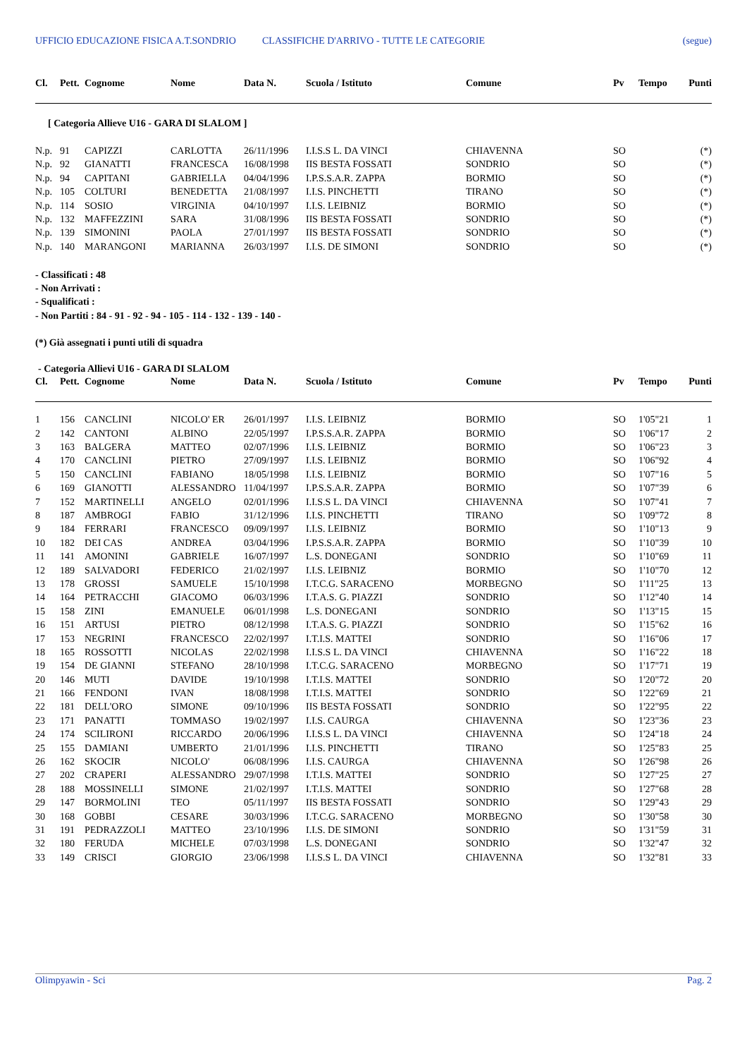UFFICIO EDUCAZIONE FISICA A.T.SONDRIO CLASSIFICHE D'ARRIVO - TUTTE LE CATEGORIE (segue)
| Cl. | Pett. | Cognome | Nome | Data N. | Scuola / Istituto | Comune | Pv | Tempo | Punti |
| --- | --- | --- | --- | --- | --- | --- | --- | --- | --- |
[ Categoria Allieve U16 - GARA DI SLALOM ]
| N.p. | 91 | CAPIZZI | CARLOTTA | 26/11/1996 | I.I.S.S L. DA VINCI | CHIAVENNA | SO | | (*) |
| N.p. | 92 | GIANATTI | FRANCESCA | 16/08/1998 | IIS BESTA FOSSATI | SONDRIO | SO | | (*) |
| N.p. | 94 | CAPITANI | GABRIELLA | 04/04/1996 | I.P.S.S.A.R. ZAPPA | BORMIO | SO | | (*) |
| N.p. | 105 | COLTURI | BENEDETTA | 21/08/1997 | I.I.S. PINCHETTI | TIRANO | SO | | (*) |
| N.p. | 114 | SOSIO | VIRGINIA | 04/10/1997 | I.I.S. LEIBNIZ | BORMIO | SO | | (*) |
| N.p. | 132 | MAFFEZZINI | SARA | 31/08/1996 | IIS BESTA FOSSATI | SONDRIO | SO | | (*) |
| N.p. | 139 | SIMONINI | PAOLA | 27/01/1997 | IIS BESTA FOSSATI | SONDRIO | SO | | (*) |
| N.p. | 140 | MARANGONI | MARIANNA | 26/03/1997 | I.I.S. DE SIMONI | SONDRIO | SO | | (*) |
- Classificati : 48
- Non Arrivati :
- Squalificati :
- Non Partiti : 84 - 91 - 92 - 94 - 105 - 114 - 132 - 139 - 140 -
(*) Già assegnati i punti utili di squadra
- Categoria Allievi U16 - GARA DI SLALOM
| Cl. | Pett. | Cognome | Nome | Data N. | Scuola / Istituto | Comune | Pv | Tempo | Punti |
| --- | --- | --- | --- | --- | --- | --- | --- | --- | --- |
| 1 | 156 | CANCLINI | NICOLO' ER | 26/01/1997 | I.I.S. LEIBNIZ | BORMIO | SO | 1'05"21 | 1 |
| 2 | 142 | CANTONI | ALBINO | 22/05/1997 | I.P.S.S.A.R. ZAPPA | BORMIO | SO | 1'06"17 | 2 |
| 3 | 163 | BALGERA | MATTEO | 02/07/1996 | I.I.S. LEIBNIZ | BORMIO | SO | 1'06"23 | 3 |
| 4 | 170 | CANCLINI | PIETRO | 27/09/1997 | I.I.S. LEIBNIZ | BORMIO | SO | 1'06"92 | 4 |
| 5 | 150 | CANCLINI | FABIANO | 18/05/1998 | I.I.S. LEIBNIZ | BORMIO | SO | 1'07"16 | 5 |
| 6 | 169 | GIANOTTI | ALESSANDRO | 11/04/1997 | I.P.S.S.A.R. ZAPPA | BORMIO | SO | 1'07"39 | 6 |
| 7 | 152 | MARTINELLI | ANGELO | 02/01/1996 | I.I.S.S L. DA VINCI | CHIAVENNA | SO | 1'07"41 | 7 |
| 8 | 187 | AMBROGI | FABIO | 31/12/1996 | I.I.S. PINCHETTI | TIRANO | SO | 1'09"72 | 8 |
| 9 | 184 | FERRARI | FRANCESCO | 09/09/1997 | I.I.S. LEIBNIZ | BORMIO | SO | 1'10"13 | 9 |
| 10 | 182 | DEI CAS | ANDREA | 03/04/1996 | I.P.S.S.A.R. ZAPPA | BORMIO | SO | 1'10"39 | 10 |
| 11 | 141 | AMONINI | GABRIELE | 16/07/1997 | L.S. DONEGANI | SONDRIO | SO | 1'10"69 | 11 |
| 12 | 189 | SALVADORI | FEDERICO | 21/02/1997 | I.I.S. LEIBNIZ | BORMIO | SO | 1'10"70 | 12 |
| 13 | 178 | GROSSI | SAMUELE | 15/10/1998 | I.T.C.G. SARACENO | MORBEGNO | SO | 1'11"25 | 13 |
| 14 | 164 | PETRACCHI | GIACOMO | 06/03/1996 | I.T.A.S. G. PIAZZI | SONDRIO | SO | 1'12"40 | 14 |
| 15 | 158 | ZINI | EMANUELE | 06/01/1998 | L.S. DONEGANI | SONDRIO | SO | 1'13"15 | 15 |
| 16 | 151 | ARTUSI | PIETRO | 08/12/1998 | I.T.A.S. G. PIAZZI | SONDRIO | SO | 1'15"62 | 16 |
| 17 | 153 | NEGRINI | FRANCESCO | 22/02/1997 | I.T.I.S. MATTEI | SONDRIO | SO | 1'16"06 | 17 |
| 18 | 165 | ROSSOTTI | NICOLAS | 22/02/1998 | I.I.S.S L. DA VINCI | CHIAVENNA | SO | 1'16"22 | 18 |
| 19 | 154 | DE GIANNI | STEFANO | 28/10/1998 | I.T.C.G. SARACENO | MORBEGNO | SO | 1'17"71 | 19 |
| 20 | 146 | MUTI | DAVIDE | 19/10/1998 | I.T.I.S. MATTEI | SONDRIO | SO | 1'20"72 | 20 |
| 21 | 166 | FENDONI | IVAN | 18/08/1998 | I.T.I.S. MATTEI | SONDRIO | SO | 1'22"69 | 21 |
| 22 | 181 | DELL'ORO | SIMONE | 09/10/1996 | IIS BESTA FOSSATI | SONDRIO | SO | 1'22"95 | 22 |
| 23 | 171 | PANATTI | TOMMASO | 19/02/1997 | I.I.S. CAURGA | CHIAVENNA | SO | 1'23"36 | 23 |
| 24 | 174 | SCILIRONI | RICCARDO | 20/06/1996 | I.I.S.S L. DA VINCI | CHIAVENNA | SO | 1'24"18 | 24 |
| 25 | 155 | DAMIANI | UMBERTO | 21/01/1996 | I.I.S. PINCHETTI | TIRANO | SO | 1'25"83 | 25 |
| 26 | 162 | SKOCIR | NICOLO' | 06/08/1996 | I.I.S. CAURGA | CHIAVENNA | SO | 1'26"98 | 26 |
| 27 | 202 | CRAPERI | ALESSANDRO | 29/07/1998 | I.T.I.S. MATTEI | SONDRIO | SO | 1'27"25 | 27 |
| 28 | 188 | MOSSINELLI | SIMONE | 21/02/1997 | I.T.I.S. MATTEI | SONDRIO | SO | 1'27"68 | 28 |
| 29 | 147 | BORMOLINI | TEO | 05/11/1997 | IIS BESTA FOSSATI | SONDRIO | SO | 1'29"43 | 29 |
| 30 | 168 | GOBBI | CESARE | 30/03/1996 | I.T.C.G. SARACENO | MORBEGNO | SO | 1'30"58 | 30 |
| 31 | 191 | PEDRAZZOLI | MATTEO | 23/10/1996 | I.I.S. DE SIMONI | SONDRIO | SO | 1'31"59 | 31 |
| 32 | 180 | FERUDA | MICHELE | 07/03/1998 | L.S. DONEGANI | SONDRIO | SO | 1'32"47 | 32 |
| 33 | 149 | CRISCI | GIORGIO | 23/06/1998 | I.I.S.S L. DA VINCI | CHIAVENNA | SO | 1'32"81 | 33 |
Olimpyawin - Sci Pag. 2